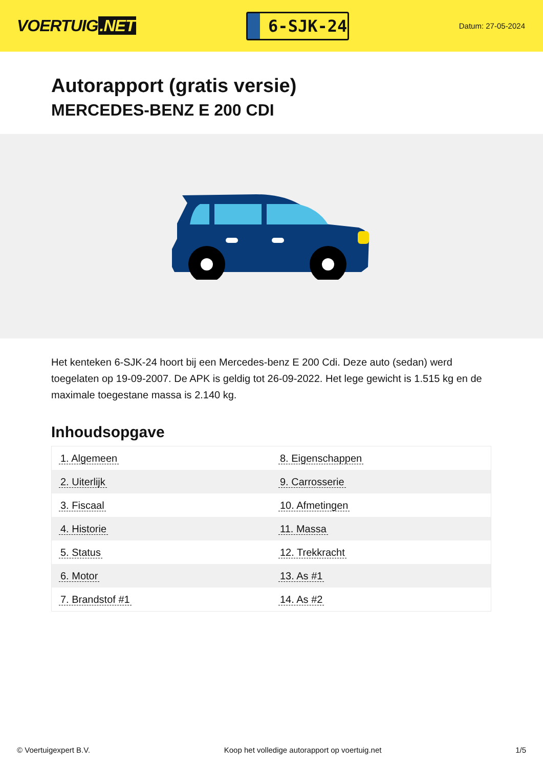VOERTUIG.NET
6-SJK-24
Datum: 27-05-2024
Autorapport (gratis versie)
MERCEDES-BENZ E 200 CDI
Het kenteken 6-SJK-24 hoort bij een Mercedes-benz E 200 Cdi. Deze auto (sedan) werd toegelaten op 19-09-2007. De APK is geldig tot 26-09-2022. Het lege gewicht is 1.515 kg en de maximale toegestane massa is 2.140 kg.
Inhoudsopgave
| 1. Algemeen | 8. Eigenschappen |
| 2. Uiterlijk | 9. Carrosserie |
| 3. Fiscaal | 10. Afmetingen |
| 4. Historie | 11. Massa |
| 5. Status | 12. Trekkracht |
| 6. Motor | 13. As #1 |
| 7. Brandstof #1 | 14. As #2 |
© Voertuigexpert B.V. Koop het volledige autorapport op voertuig.net 1/5